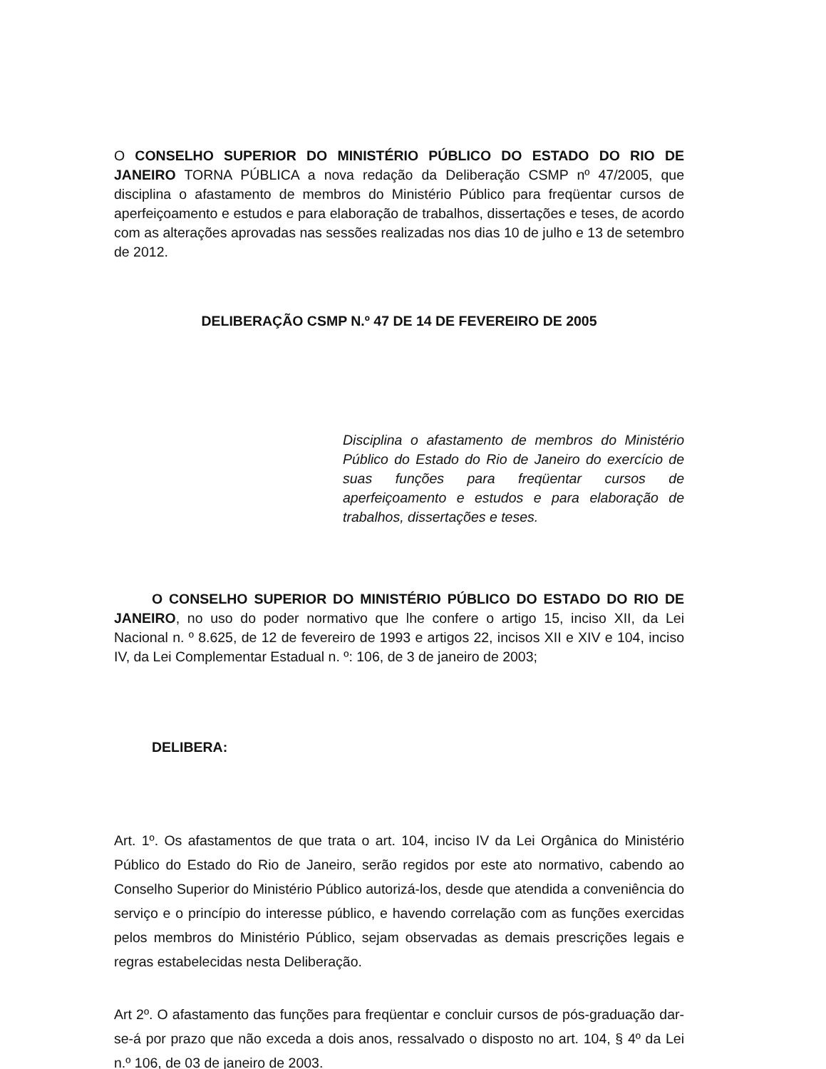O CONSELHO SUPERIOR DO MINISTÉRIO PÚBLICO DO ESTADO DO RIO DE JANEIRO TORNA PÚBLICA a nova redação da Deliberação CSMP nº 47/2005, que disciplina o afastamento de membros do Ministério Público para freqüentar cursos de aperfeiçoamento e estudos e para elaboração de trabalhos, dissertações e teses, de acordo com as alterações aprovadas nas sessões realizadas nos dias 10 de julho e 13 de setembro de 2012.
DELIBERAÇÃO CSMP N.º 47 DE 14 DE FEVEREIRO DE 2005
Disciplina o afastamento de membros do Ministério Público do Estado do Rio de Janeiro do exercício de suas funções para freqüentar cursos de aperfeiçoamento e estudos e para elaboração de trabalhos, dissertações e teses.
O CONSELHO SUPERIOR DO MINISTÉRIO PÚBLICO DO ESTADO DO RIO DE JANEIRO, no uso do poder normativo que lhe confere o artigo 15, inciso XII, da Lei Nacional n. º 8.625, de 12 de fevereiro de 1993 e artigos 22, incisos XII e XIV e 104, inciso IV, da Lei Complementar Estadual n. º: 106, de 3 de janeiro de 2003;
DELIBERA:
Art. 1º. Os afastamentos de que trata o art. 104, inciso IV da Lei Orgânica do Ministério Público do Estado do Rio de Janeiro, serão regidos por este ato normativo, cabendo ao Conselho Superior do Ministério Público autorizá-los, desde que atendida a conveniência do serviço e o princípio do interesse público, e havendo correlação com as funções exercidas pelos membros do Ministério Público, sejam observadas as demais prescrições legais e regras estabelecidas nesta Deliberação.
Art 2º. O afastamento das funções para freqüentar e concluir cursos de pós-graduação dar-se-á por prazo que não exceda a dois anos, ressalvado o disposto no art. 104, § 4º da Lei n.º 106, de 03 de janeiro de 2003.